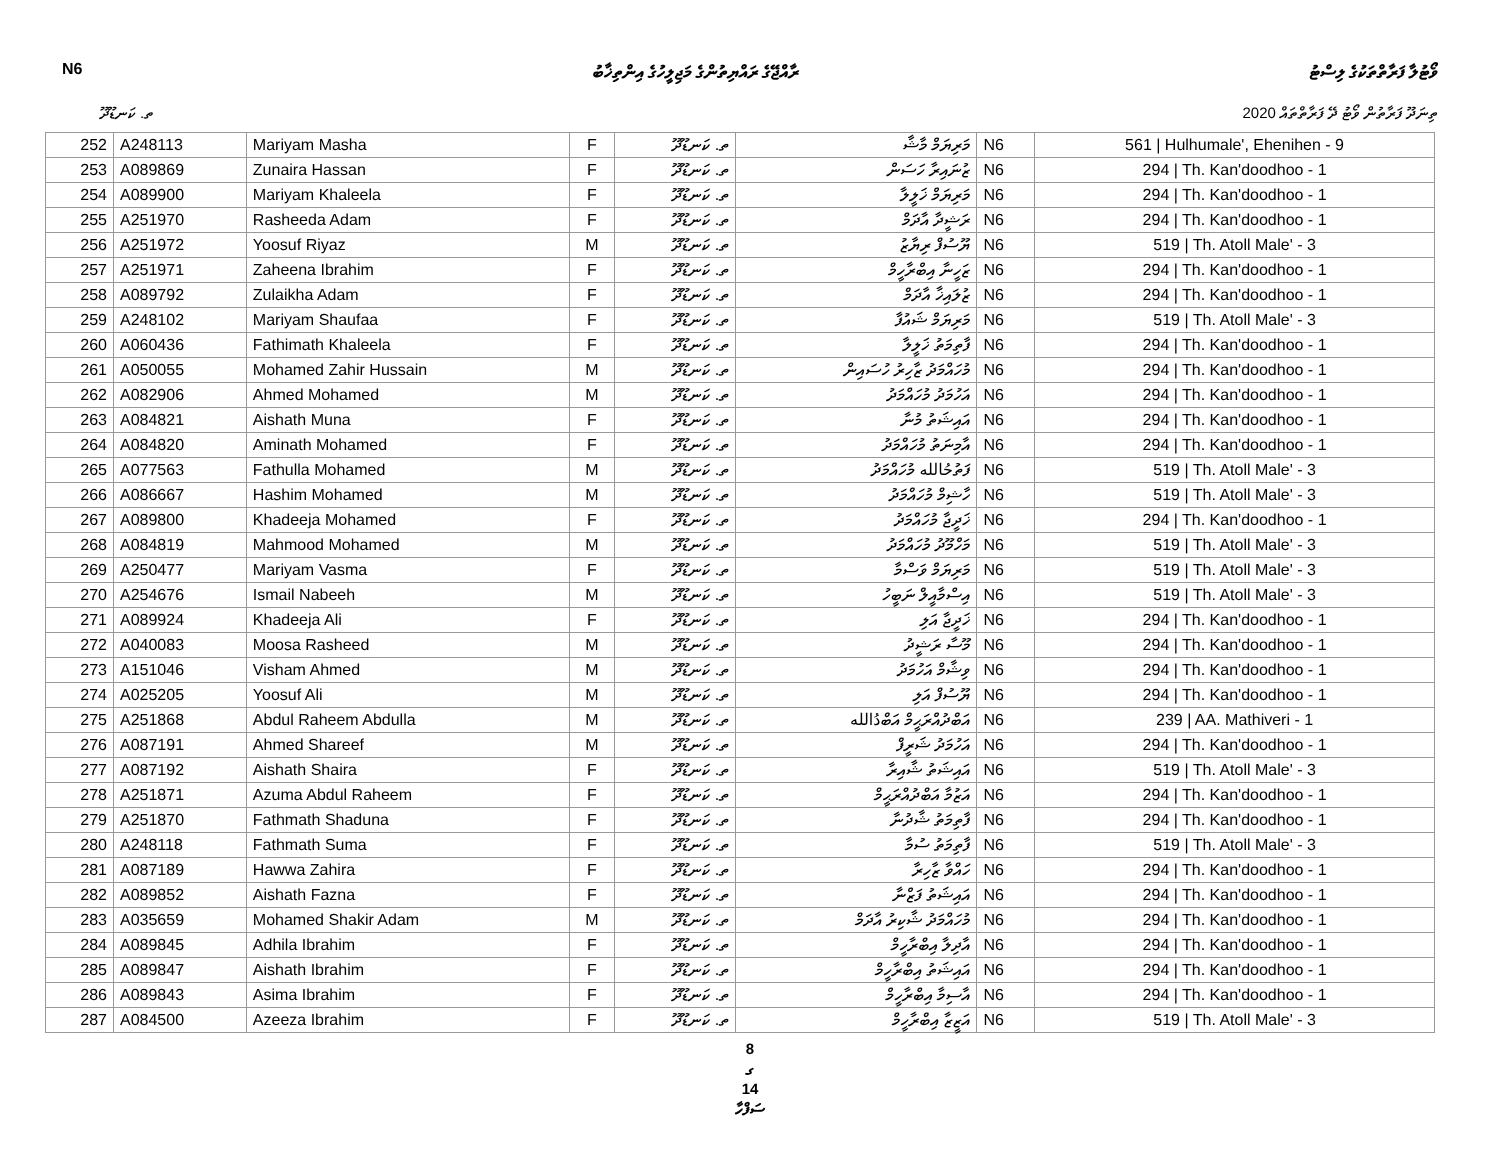N6 ރާއްޖޭގެ ރައްޔިތުންގެ މަޖިލީހުގެ އިންތިޚާބު ވޯޓުލާ ފަރާތްތަކުގެ ލިސްޓު
ތ. ކަނޑޫދޫ ތިނަދޫ ފަރާތުން ވޯޓު ދޭ ފަރާތްތައް 2020
| 252 | A248113 | Mariyam Masha | F | ތ. ކަނޑޫދޫ | މަރިޔަމް މާޝާ | N6 | 561 / Hulhumale', Ehenihen - 9 |
| 253 | A089869 | Zunaira Hassan | F | ތ. ކަނޑޫދޫ | ޒުނައިރާ ހަސަން | N6 | 294 / Th. Kan'doodhoo - 1 |
| 254 | A089900 | Mariyam Khaleela | F | ތ. ކަނޑޫދޫ | މަރިޔަމް ޚަލީލާ | N6 | 294 / Th. Kan'doodhoo - 1 |
| 255 | A251970 | Rasheeda Adam | F | ތ. ކަނޑޫދޫ | ރަޝީދާ އާދަމް | N6 | 294 / Th. Kan'doodhoo - 1 |
| 256 | A251972 | Yoosuf Riyaz | M | ތ. ކަނޑޫދޫ | ޔޫސުފް ރިޔާޒު | N6 | 519 / Th. Atoll Male' - 3 |
| 257 | A251971 | Zaheena Ibrahim | F | ތ. ކަނޑޫދޫ | ޒަހީނާ އިބްރާހީމް | N6 | 294 / Th. Kan'doodhoo - 1 |
| 258 | A089792 | Zulaikha Adam | F | ތ. ކަނޑޫދޫ | ޒުލައިޚާ އާދަމް | N6 | 294 / Th. Kan'doodhoo - 1 |
| 259 | A248102 | Mariyam Shaufaa | F | ތ. ކަނޑޫދޫ | މަރިޔަމް ޝައުފާ | N6 | 519 / Th. Atoll Male' - 3 |
| 260 | A060436 | Fathimath Khaleela | F | ތ. ކަނޑޫދޫ | ފާތިމަތު ޚަލީލާ | N6 | 294 / Th. Kan'doodhoo - 1 |
| 261 | A050055 | Mohamed Zahir Hussain | M | ތ. ކަނޑޫދޫ | މުހައްމަދު ޒާހިރު ހުސައިން | N6 | 294 / Th. Kan'doodhoo - 1 |
| 262 | A082906 | Ahmed Mohamed | M | ތ. ކަނޑޫދޫ | އަހުމަދު މުހައްމަދު | N6 | 294 / Th. Kan'doodhoo - 1 |
| 263 | A084821 | Aishath Muna | F | ތ. ކަނޑޫދޫ | އައިޝަތު މުނާ | N6 | 294 / Th. Kan'doodhoo - 1 |
| 264 | A084820 | Aminath Mohamed | F | ތ. ކަނޑޫދޫ | އާމިނަތު މުހައްމަދު | N6 | 294 / Th. Kan'doodhoo - 1 |
| 265 | A077563 | Fathulla Mohamed | M | ތ. ކަނޑޫދޫ | ފަތުحُالله މުހައްމަދު | N6 | 519 / Th. Atoll Male' - 3 |
| 266 | A086667 | Hashim Mohamed | M | ތ. ކަނޑޫދޫ | ހާޝިމް މުހައްމަދު | N6 | 519 / Th. Atoll Male' - 3 |
| 267 | A089800 | Khadeeja Mohamed | F | ތ. ކަނޑޫދޫ | ޚަދީޖާ މުހައްމަދު | N6 | 294 / Th. Kan'doodhoo - 1 |
| 268 | A084819 | Mahmood Mohamed | M | ތ. ކަނޑޫދޫ | މަހްމޫދު މުހައްމަދު | N6 | 519 / Th. Atoll Male' - 3 |
| 269 | A250477 | Mariyam Vasma | F | ތ. ކަނޑޫދޫ | މަރިޔަމް ވަސްމާ | N6 | 519 / Th. Atoll Male' - 3 |
| 270 | A254676 | Ismail Nabeeh | M | ތ. ކަނޑޫދޫ | އިސްމާއީލް ނަބީހު | N6 | 519 / Th. Atoll Male' - 3 |
| 271 | A089924 | Khadeeja Ali | F | ތ. ކަނޑޫދޫ | ޚަދީޖާ އަލި | N6 | 294 / Th. Kan'doodhoo - 1 |
| 272 | A040083 | Moosa Rasheed | M | ތ. ކަނޑޫދޫ | މޫސާ ރަޝީދު | N6 | 294 / Th. Kan'doodhoo - 1 |
| 273 | A151046 | Visham Ahmed | M | ތ. ކަނޑޫދޫ | ވިޝާމް އަހުމަދު | N6 | 294 / Th. Kan'doodhoo - 1 |
| 274 | A025205 | Yoosuf Ali | M | ތ. ކަނޑޫދޫ | ޔޫސުފް އަލި | N6 | 294 / Th. Kan'doodhoo - 1 |
| 275 | A251868 | Abdul Raheem Abdulla | M | ތ. ކަނޑޫދޫ | އަބްދުއްރަޙީމް އަބްدُالله | N6 | 239 / AA. Mathiveri - 1 |
| 276 | A087191 | Ahmed Shareef | M | ތ. ކަނޑޫދޫ | އަހުމަދު ޝަރީފް | N6 | 294 / Th. Kan'doodhoo - 1 |
| 277 | A087192 | Aishath Shaira | F | ތ. ކަނޑޫދޫ | އައިޝަތު ޝާއިރާ | N6 | 519 / Th. Atoll Male' - 3 |
| 278 | A251871 | Azuma Abdul Raheem | F | ތ. ކަނޑޫދޫ | އަޒުމާ އަބްދުއްރަޙީމް | N6 | 294 / Th. Kan'doodhoo - 1 |
| 279 | A251870 | Fathmath Shaduna | F | ތ. ކަނޑޫދޫ | ފާތިމަތު ޝާދުނާ | N6 | 294 / Th. Kan'doodhoo - 1 |
| 280 | A248118 | Fathmath Suma | F | ތ. ކަނޑޫދޫ | ފާތިމަތު ސުމާ | N6 | 519 / Th. Atoll Male' - 3 |
| 281 | A087189 | Hawwa Zahira | F | ތ. ކަނޑޫދޫ | ހައްވާ ޒާހިރާ | N6 | 294 / Th. Kan'doodhoo - 1 |
| 282 | A089852 | Aishath Fazna | F | ތ. ކަނޑޫދޫ | އައިޝަތު ފަޒްނާ | N6 | 294 / Th. Kan'doodhoo - 1 |
| 283 | A035659 | Mohamed Shakir Adam | M | ތ. ކަނޑޫދޫ | މުހައްމަދު ޝާކިރު އާދަމް | N6 | 294 / Th. Kan'doodhoo - 1 |
| 284 | A089845 | Adhila Ibrahim | F | ތ. ކަނޑޫދޫ | އާދިލާ އިބްރާހީމް | N6 | 294 / Th. Kan'doodhoo - 1 |
| 285 | A089847 | Aishath Ibrahim | F | ތ. ކަނޑޫދޫ | އައިޝަތު އިބްރާހީމް | N6 | 294 / Th. Kan'doodhoo - 1 |
| 286 | A089843 | Asima Ibrahim | F | ތ. ކަނޑޫދޫ | އާސިމާ އިބްރާހީމް | N6 | 294 / Th. Kan'doodhoo - 1 |
| 287 | A084500 | Azeeza Ibrahim | F | ތ. ކަނޑޫދޫ | އަޒީޒާ އިބްރާހީމް | N6 | 519 / Th. Atoll Male' - 3 |
8
ގ
14
ސަފްހާ